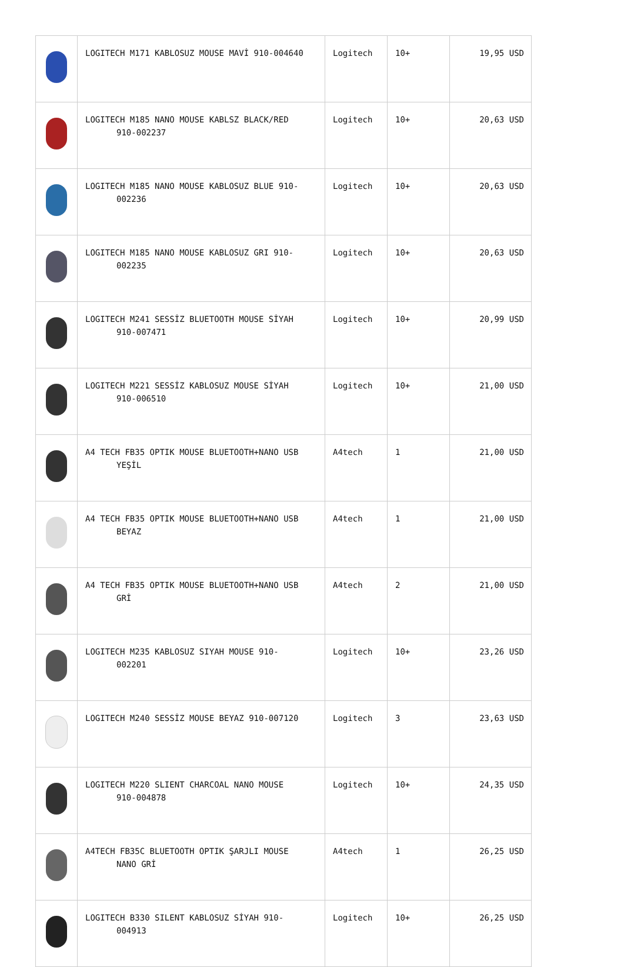| | LOGITECH M171 KABLOSUZ MOUSE MAVİ 910-004640 | Logitech | 10+ | 19,95 USD |
| | LOGITECH M185 NANO MOUSE KABLSZ BLACK/RED 910-002237 | Logitech | 10+ | 20,63 USD |
| | LOGITECH M185 NANO MOUSE KABLOSUZ BLUE 910- 002236 | Logitech | 10+ | 20,63 USD |
| | LOGITECH M185 NANO MOUSE KABLOSUZ GRI 910- 002235 | Logitech | 10+ | 20,63 USD |
| | LOGITECH M241 SESSİZ BLUETOOTH MOUSE SİYAH 910-007471 | Logitech | 10+ | 20,99 USD |
| | LOGITECH M221 SESSİZ KABLOSUZ MOUSE SİYAH 910-006510 | Logitech | 10+ | 21,00 USD |
| | A4 TECH FB35 OPTIK MOUSE BLUETOOTH+NANO USB YEŞİL | A4tech | 1 | 21,00 USD |
| | A4 TECH FB35 OPTIK MOUSE BLUETOOTH+NANO USB BEYAZ | A4tech | 1 | 21,00 USD |
| | A4 TECH FB35 OPTIK MOUSE BLUETOOTH+NANO USB GRİ | A4tech | 2 | 21,00 USD |
| | LOGITECH M235 KABLOSUZ SIYAH MOUSE 910- 002201 | Logitech | 10+ | 23,26 USD |
| | LOGITECH M240 SESSİZ MOUSE BEYAZ 910-007120 | Logitech | 3 | 23,63 USD |
| | LOGITECH M220 SLIENT CHARCOAL NANO MOUSE 910-004878 | Logitech | 10+ | 24,35 USD |
| | A4TECH FB35C BLUETOOTH OPTIK ŞARJLI MOUSE NANO GRİ | A4tech | 1 | 26,25 USD |
| | LOGITECH B330 SILENT KABLOSUZ SİYAH 910- 004913 | Logitech | 10+ | 26,25 USD |